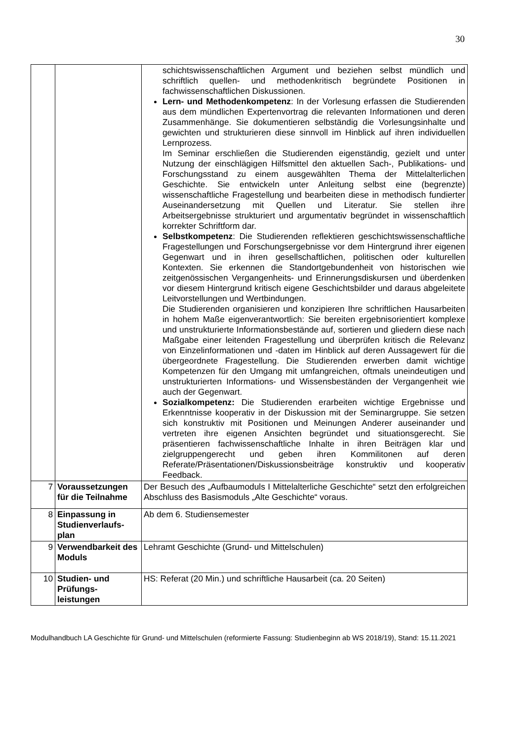30
| | | schichtswissenschaftlichen Argument und beziehen selbst mündlich und schriftlich quellen- und methodenkritisch begründete Positionen in fachwissenschaftlichen Diskussionen. Lern- und Methodenkompetenz : In der Vorlesung erfassen die Studierenden aus dem mündlichen Expertenvortrag die relevanten Informationen und deren Zusammenhänge. Sie dokumentieren selbständig die Vorlesungsinhalte und gewichten und strukturieren diese sinnvoll im Hinblick auf ihren individuellen Lernprozess. Im Seminar erschließen die Studierenden eigenständig, gezielt und unter Nutzung der einschlägigen Hilfsmittel den aktuellen Sach-, Publikations- und Forschungsstand zu einem ausgewählten Thema der Mittelalterlichen Geschichte. Sie entwickeln unter Anleitung selbst eine (begrenzte) wissenschaftliche Fragestellung und bearbeiten diese in methodisch fundierter Auseinandersetzung mit Quellen und Literatur. Sie stellen ihre Arbeitsergebnisse strukturiert und argumentativ begründet in wissenschaftlich korrekter Schriftform dar. Selbstkompetenz : Die Studierenden reflektieren geschichtswissenschaftliche Fragestellungen und Forschungsergebnisse vor dem Hintergrund ihrer eigenen Gegenwart und in ihren gesellschaftlichen, politischen oder kulturellen Kontexten. Sie erkennen die Standortgebundenheit von historischen wie zeitgenössischen Vergangenheits- und Erinnerungsdiskursen und überdenken vor diesem Hintergrund kritisch eigene Geschichtsbilder und daraus abgeleitete Leitvorstellungen und Wertbindungen. Die Studierenden organisieren und konzipieren Ihre schriftlichen Hausarbeiten in hohem Maße eigenverantwortlich: Sie bereiten ergebnisorientiert komplexe und unstrukturierte Informationsbestände auf, sortieren und gliedern diese nach Maßgabe einer leitenden Fragestellung und überprüfen kritisch die Relevanz von Einzelinformationen und -daten im Hinblick auf deren Aussagewert für die übergeordnete Fragestellung. Die Studierenden erwerben damit wichtige Kompetenzen für den Umgang mit umfangreichen, oftmals uneindeutigen und unstrukturierten Informations- und Wissensbeständen der Vergangenheit wie auch der Gegenwart. Sozialkompetenz: Die Studierenden erarbeiten wichtige Ergebnisse und Erkenntnisse kooperativ in der Diskussion mit der Seminargruppe. Sie setzen sich konstruktiv mit Positionen und Meinungen Anderer auseinander und vertreten ihre eigenen Ansichten begründet und situationsgerecht. Sie präsentieren fachwissenschaftliche Inhalte in ihren Beiträgen klar und zielgruppengerecht und geben ihren Kommilitonen auf deren Referate/Präsentationen/Diskussionsbeiträge konstruktiv und kooperativ Feedback. |
| 7 | Voraussetzungen für die Teilnahme | Der Besuch des „Aufbaumoduls I Mittelalterliche Geschichte“ setzt den erfolgreichen Abschluss des Basismoduls „Alte Geschichte“ voraus. |
| 8 | Einpassung in Studienverlaufs-plan | Ab dem 6. Studiensemester |
| 9 | Verwendbarkeit des Moduls | Lehramt Geschichte (Grund- und Mittelschulen) |
| 10 | Studien- und Prüfungs-leistungen | HS: Referat (20 Min.) und schriftliche Hausarbeit (ca. 20 Seiten) |
Modulhandbuch LA Geschichte für Grund- und Mittelschulen (reformierte Fassung: Studienbeginn ab WS 2018/19), Stand: 15.11.2021